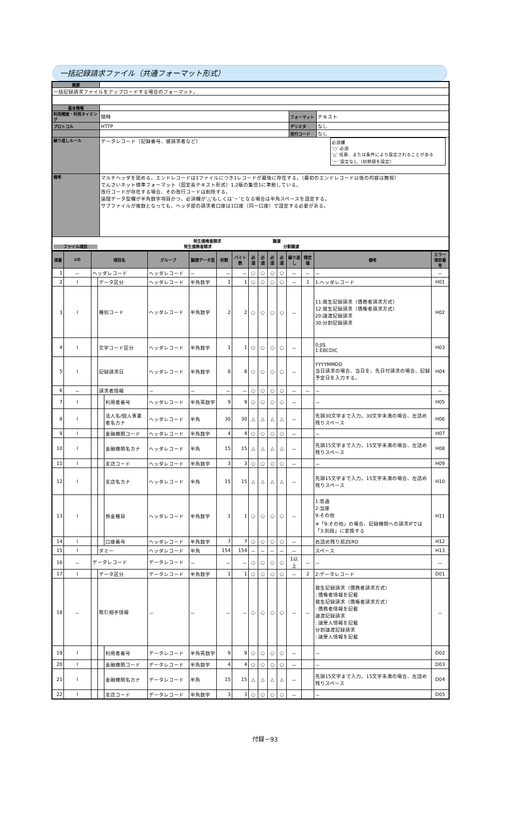一括記録請求ファイル（共通フォーマット形式）
| 概要 | | | |
| 一括記録請求ファイルをアップロードする場合のフォーマット。 | | | |
| 基本情報 | | | |
| 利用頻度・利用タイミング | 随時 | フォーマット | テキスト |
| プロトコル | HTTP | デリミタ | なし |
| | | 改行コード | なし |
| 繰り返しルール | データレコード（記録番号、被請求者など） 必須欄 ‘○’ 必須 ‘△’ 任意、または条件により設定されることがある ‘－’ 設定なし（初期値を設定） | | |
| 備考 | マルチヘッダを認める。エンドレコードは1ファイルにつき1レコードが最後に存在する。（最初のエンドレコード以後の内容は無視） でんさいネット標準フォーマット（固定長テキスト形式）1.2版の集信1に準拠している。 改行コードが存在する場合、その改行コードは削除する。 論理データ型欄が半角数字項目かつ、必須欄が’△’もしくは’－’となる場合は半角スペースを設定する。 サブファイルが複数となっても、ヘッダ部の請求者口座は1口座（同一口座）で設定する必要がある。 | | |
| 発生債権者請求 譲渡 ファイル項目 発生債務者請求 分割譲渡 | | | |
| 項番 | I/O | 項目名 | | | グループ | 論理データ型 | 桁数 | バイト数 | 必須 | 必須 | 必須 | 必須 | 繰り返し | 規定値 | 備考 | エラー項目番号 |
| --- | --- | --- | --- | --- | --- | --- | --- | --- | --- | --- | --- | --- | --- | --- | --- | --- |
| 1 | － | ヘッダレコード | | | ヘッダレコード | － | － | － | ○ | ○ | ○ | ○ | － | － | － | － |
| 2 | I | | データ区分 | | ヘッダレコード | 半角数字 | 1 | 1 | ○ | ○ | ○ | ○ | － | 1 | 1:ヘッダレコード | H01 |
| 3 | I | | 種別コード | | ヘッダレコード | 半角数字 | 2 | 2 | ○ | ○ | ○ | ○ | － | | 11:発生記録請求（債務者請求方式） 12:発生記録請求（債権者請求方式） 20:譲渡記録請求 30:分割記録請求 | H02 |
| 4 | I | | 文字コード区分 | | ヘッダレコード | 半角数字 | 1 | 1 | ○ | ○ | ○ | ○ | － | | 0:JIS 1:EBCDIC | H03 |
| 5 | I | | 記録請求日 | | ヘッダレコード | 半角数字 | 8 | 8 | ○ | ○ | ○ | ○ | － | | YYYYMMDD 当日請求の場合、当日を、先日付請求の場合、記録予定日を入力する。 | H04 |
| 6 | － | | 請求者情報 | | － | － | － | － | ○ | ○ | ○ | ○ | － | － | － | － |
| 7 | I | | | 利用者番号 | ヘッダレコード | 半角英数字 | 9 | 9 | ○ | ○ | ○ | ○ | － | | － | H05 |
| 8 | I | | | 法人名/個人事業者名カナ | ヘッダレコード | 半角 | 30 | 30 | △ | △ | △ | △ | － | | 先頭30文字まで入力。30文字未満の場合、左詰め残りスペース | H06 |
| 9 | I | | | 金融機関コード | ヘッダレコード | 半角数字 | 4 | 4 | ○ | ○ | ○ | ○ | － | | － | H07 |
| 10 | I | | | 金融機関名カナ | ヘッダレコード | 半角 | 15 | 15 | △ | △ | △ | △ | － | | 先頭15文字まで入力。15文字未満の場合、左詰め残りスペース | H08 |
| 11 | I | | | 支店コード | ヘッダレコード | 半角数字 | 3 | 3 | ○ | ○ | ○ | ○ | － | | － | H09 |
| 12 | I | | | 支店名カナ | ヘッダレコード | 半角 | 15 | 15 | △ | △ | △ | △ | － | | 先頭15文字まで入力。15文字未満の場合、左詰め残りスペース | H10 |
| 13 | I | | | 預金種目 | ヘッダレコード | 半角数字 | 1 | 1 | ○ | ○ | ○ | ○ | － | | 1:普通 2:当座 9:その他 ※「9:その他」の場合、記録機関への請求IFでは「3:別段」に変換する | H11 |
| 14 | I | | | 口座番号 | ヘッダレコード | 半角数字 | 7 | 7 | ○ | ○ | ○ | ○ | － | | 右詰め残り前ZERO | H12 |
| 15 | I | | ダミー | | ヘッダレコード | 半角 | 154 | 154 | － | － | － | － | － | | スペース | H13 |
| 16 | － | データレコード | | | データレコード | － | － | － | ○ | ○ | ○ | ○ | 1以上 | － | － | － |
| 17 | I | | データ区分 | | データレコード | 半角数字 | 1 | 1 | ○ | ○ | ○ | ○ | － | 2 | 2:データレコード | D01 |
| 18 | － | | 取引相手情報 | | － | － | － | － | ○ | ○ | ○ | ○ | － | － | 発生記録請求（債務者請求方式） : 債権者情報を記載 発生記録請求（債権者請求方式） : 債務者情報を記載 譲渡記録請求 : 譲受人情報を記載 分割譲渡記録請求 : 譲受人情報を記載 | － |
| 19 | I | | | 利用者番号 | データレコード | 半角英数字 | 9 | 9 | ○ | ○ | ○ | ○ | － | | － | D02 |
| 20 | I | | | 金融機関コード | データレコード | 半角数字 | 4 | 4 | ○ | ○ | ○ | ○ | － | | － | D03 |
| 21 | I | | | 金融機関名カナ | データレコード | 半角 | 15 | 15 | △ | △ | △ | △ | － | | 先頭15文字まで入力。15文字未満の場合、左詰め残りスペース | D04 |
| 22 | I | | | 支店コード | データレコード | 半角数字 | 3 | 3 | ○ | ○ | ○ | ○ | － | | － | D05 |
付録－93